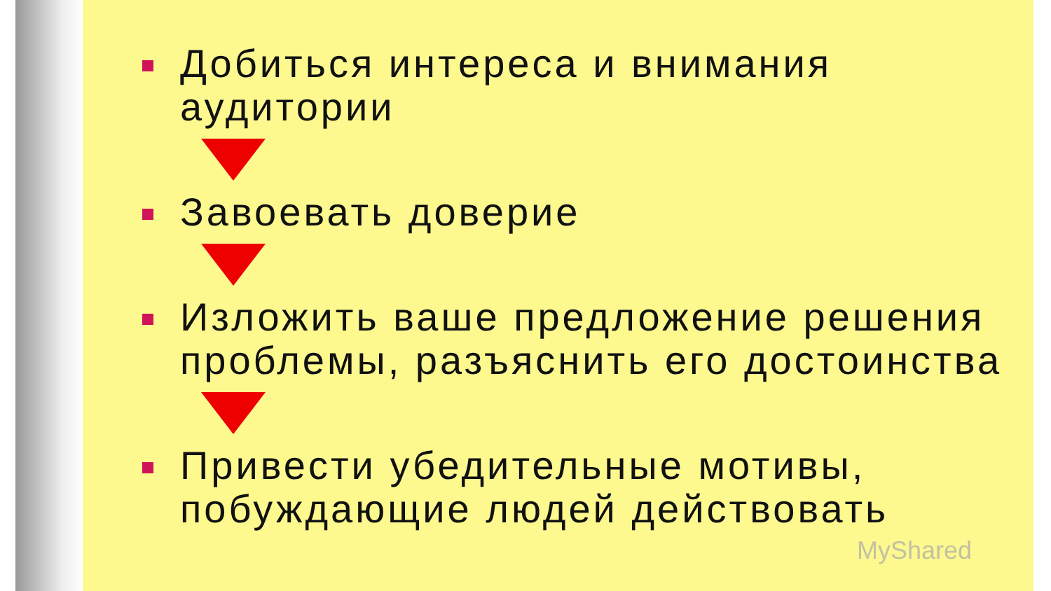Добиться интереса и внимания аудитории
Завоевать доверие
Изложить ваше предложение решения проблемы, разъяснить его достоинства
Привести убедительные мотивы, побуждающие людей действовать
MyShared